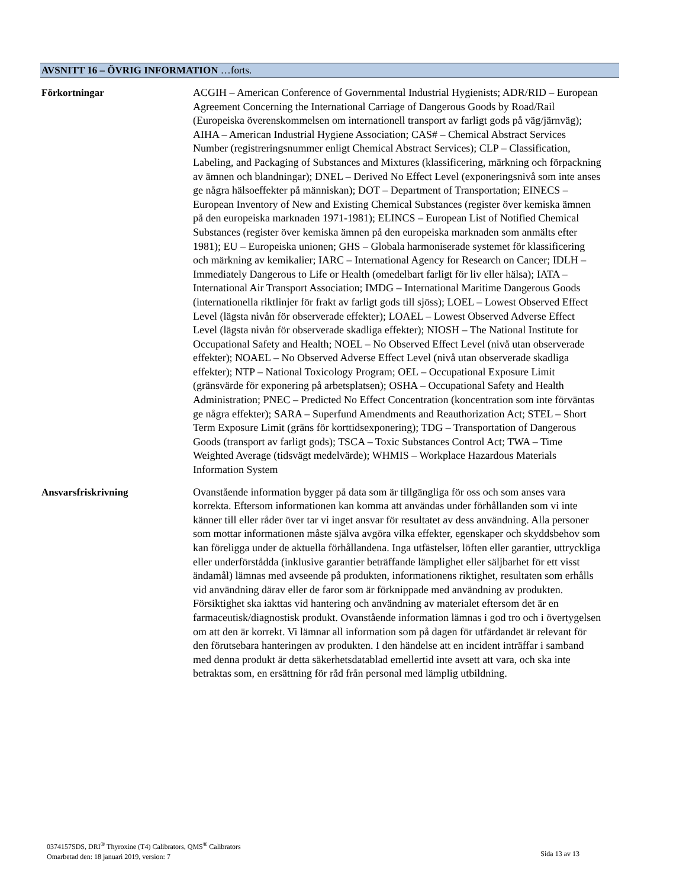AVSNITT 16 – ÖVRIG INFORMATION …forts.
Förkortningar
ACGIH – American Conference of Governmental Industrial Hygienists; ADR/RID – European Agreement Concerning the International Carriage of Dangerous Goods by Road/Rail (Europeiska överenskommelsen om internationell transport av farligt gods på väg/järnväg); AIHA – American Industrial Hygiene Association; CAS# – Chemical Abstract Services Number (registreringsnummer enligt Chemical Abstract Services); CLP – Classification, Labeling, and Packaging of Substances and Mixtures (klassificering, märkning och förpackning av ämnen och blandningar); DNEL – Derived No Effect Level (exponeringsnivå som inte anses ge några hälsoeffekter på människan); DOT – Department of Transportation; EINECS – European Inventory of New and Existing Chemical Substances (register över kemiska ämnen på den europeiska marknaden 1971-1981); ELINCS – European List of Notified Chemical Substances (register över kemiska ämnen på den europeiska marknaden som anmälts efter 1981); EU – Europeiska unionen; GHS – Globala harmoniserade systemet för klassificering och märkning av kemikalier; IARC – International Agency for Research on Cancer; IDLH – Immediately Dangerous to Life or Health (omedelbart farligt för liv eller hälsa); IATA – International Air Transport Association; IMDG – International Maritime Dangerous Goods (internationella riktlinjer för frakt av farligt gods till sjöss); LOEL – Lowest Observed Effect Level (lägsta nivån för observerade effekter); LOAEL – Lowest Observed Adverse Effect Level (lägsta nivån för observerade skadliga effekter); NIOSH – The National Institute for Occupational Safety and Health; NOEL – No Observed Effect Level (nivå utan observerade effekter); NOAEL – No Observed Adverse Effect Level (nivå utan observerade skadliga effekter); NTP – National Toxicology Program; OEL – Occupational Exposure Limit (gränsvärde för exponering på arbetsplatsen); OSHA – Occupational Safety and Health Administration; PNEC – Predicted No Effect Concentration (koncentration som inte förväntas ge några effekter); SARA – Superfund Amendments and Reauthorization Act; STEL – Short Term Exposure Limit (gräns för korttidsexponering); TDG – Transportation of Dangerous Goods (transport av farligt gods); TSCA – Toxic Substances Control Act; TWA – Time Weighted Average (tidsvägt medelvärde); WHMIS – Workplace Hazardous Materials Information System
Ansvarsfriskrivning
Ovanstående information bygger på data som är tillgängliga för oss och som anses vara korrekta. Eftersom informationen kan komma att användas under förhållanden som vi inte känner till eller råder över tar vi inget ansvar för resultatet av dess användning. Alla personer som mottar informationen måste själva avgöra vilka effekter, egenskaper och skyddsbehov som kan föreligga under de aktuella förhållandena. Inga utfästelser, löften eller garantier, uttryckliga eller underförstådda (inklusive garantier beträffande lämplighet eller säljbarhet för ett visst ändamål) lämnas med avseende på produkten, informationens riktighet, resultaten som erhålls vid användning därav eller de faror som är förknippade med användning av produkten. Försiktighet ska iakttas vid hantering och användning av materialet eftersom det är en farmaceutisk/diagnostisk produkt. Ovanstående information lämnas i god tro och i övertygelsen om att den är korrekt. Vi lämnar all information som på dagen för utfärdandet är relevant för den förutsebara hanteringen av produkten. I den händelse att en incident inträffar i samband med denna produkt är detta säkerhetsdatablad emellertid inte avsett att vara, och ska inte betraktas som, en ersättning för råd från personal med lämplig utbildning.
0374157SDS, DRI<sup>®</sup> Thyroxine (T4) Calibrators, QMS<sup>®</sup> Calibrators
Omarbetad den: 18 januari 2019, version: 7
Sida 13 av 13